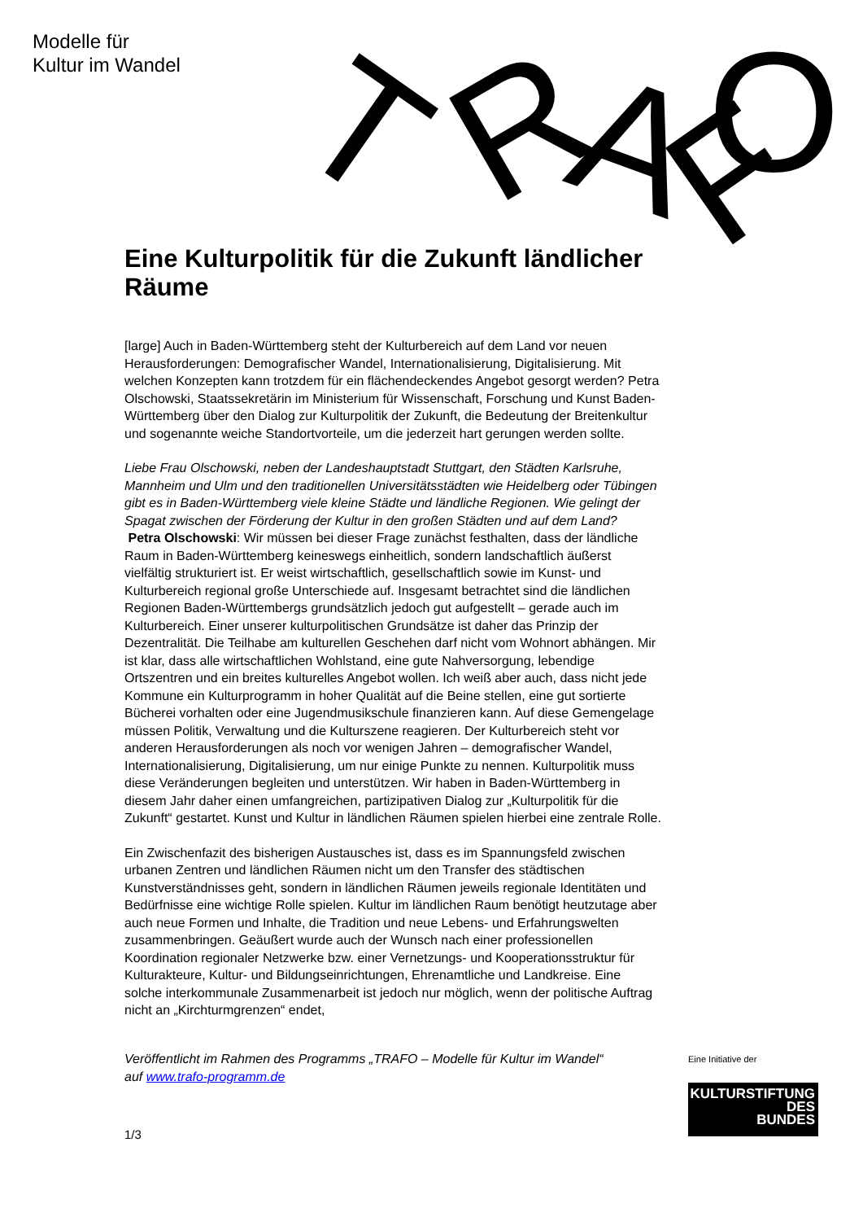Modelle für
Kultur im Wandel
T
R
A
F
O
Eine Kulturpolitik für die Zukunft ländlicher Räume
[large] Auch in Baden-Württemberg steht der Kulturbereich auf dem Land vor neuen Herausforderungen: Demografischer Wandel, Internationalisierung, Digitalisierung. Mit welchen Konzepten kann trotzdem für ein flächendeckendes Angebot gesorgt werden? Petra Olschowski, Staatssekretärin im Ministerium für Wissenschaft, Forschung und Kunst Baden-Württemberg über den Dialog zur Kulturpolitik der Zukunft, die Bedeutung der Breitenkultur und sogenannte weiche Standortvorteile, um die jederzeit hart gerungen werden sollte.
Liebe Frau Olschowski, neben der Landeshauptstadt Stuttgart, den Städten Karlsruhe, Mannheim und Ulm und den traditionellen Universitätsstädten wie Heidelberg oder Tübingen gibt es in Baden-Württemberg viele kleine Städte und ländliche Regionen. Wie gelingt der Spagat zwischen der Förderung der Kultur in den großen Städten und auf dem Land?
Petra Olschowski: Wir müssen bei dieser Frage zunächst festhalten, dass der ländliche Raum in Baden-Württemberg keineswegs einheitlich, sondern landschaftlich äußerst vielfältig strukturiert ist. Er weist wirtschaftlich, gesellschaftlich sowie im Kunst- und Kulturbereich regional große Unterschiede auf. Insgesamt betrachtet sind die ländlichen Regionen Baden-Württembergs grundsätzlich jedoch gut aufgestellt – gerade auch im Kulturbereich. Einer unserer kulturpolitischen Grundsätze ist daher das Prinzip der Dezentralität. Die Teilhabe am kulturellen Geschehen darf nicht vom Wohnort abhängen. Mir ist klar, dass alle wirtschaftlichen Wohlstand, eine gute Nahversorgung, lebendige Ortszentren und ein breites kulturelles Angebot wollen. Ich weiß aber auch, dass nicht jede Kommune ein Kulturprogramm in hoher Qualität auf die Beine stellen, eine gut sortierte Bücherei vorhalten oder eine Jugendmusikschule finanzieren kann. Auf diese Gemengelage müssen Politik, Verwaltung und die Kulturszene reagieren. Der Kulturbereich steht vor anderen Herausforderungen als noch vor wenigen Jahren – demografischer Wandel, Internationalisierung, Digitalisierung, um nur einige Punkte zu nennen. Kulturpolitik muss diese Veränderungen begleiten und unterstützen. Wir haben in Baden-Württemberg in diesem Jahr daher einen umfangreichen, partizipativen Dialog zur „Kulturpolitik für die Zukunft“ gestartet. Kunst und Kultur in ländlichen Räumen spielen hierbei eine zentrale Rolle.
Ein Zwischenfazit des bisherigen Austausches ist, dass es im Spannungsfeld zwischen urbanen Zentren und ländlichen Räumen nicht um den Transfer des städtischen Kunstverständnisses geht, sondern in ländlichen Räumen jeweils regionale Identitäten und Bedürfnisse eine wichtige Rolle spielen. Kultur im ländlichen Raum benötigt heutzutage aber auch neue Formen und Inhalte, die Tradition und neue Lebens- und Erfahrungswelten zusammenbringen. Geäußert wurde auch der Wunsch nach einer professionellen Koordination regionaler Netzwerke bzw. einer Vernetzungs- und Kooperationsstruktur für Kulturakteure, Kultur- und Bildungseinrichtungen, Ehrenamtliche und Landkreise. Eine solche interkommunale Zusammenarbeit ist jedoch nur möglich, wenn der politische Auftrag nicht an „Kirchturmgrenzen“ endet,
Veröffentlicht im Rahmen des Programms „TRAFO – Modelle für Kultur im Wandel“ auf www.trafo-programm.de
1/3
Eine Initiative der
KULTURSTIFTUNG
DES
BUNDES